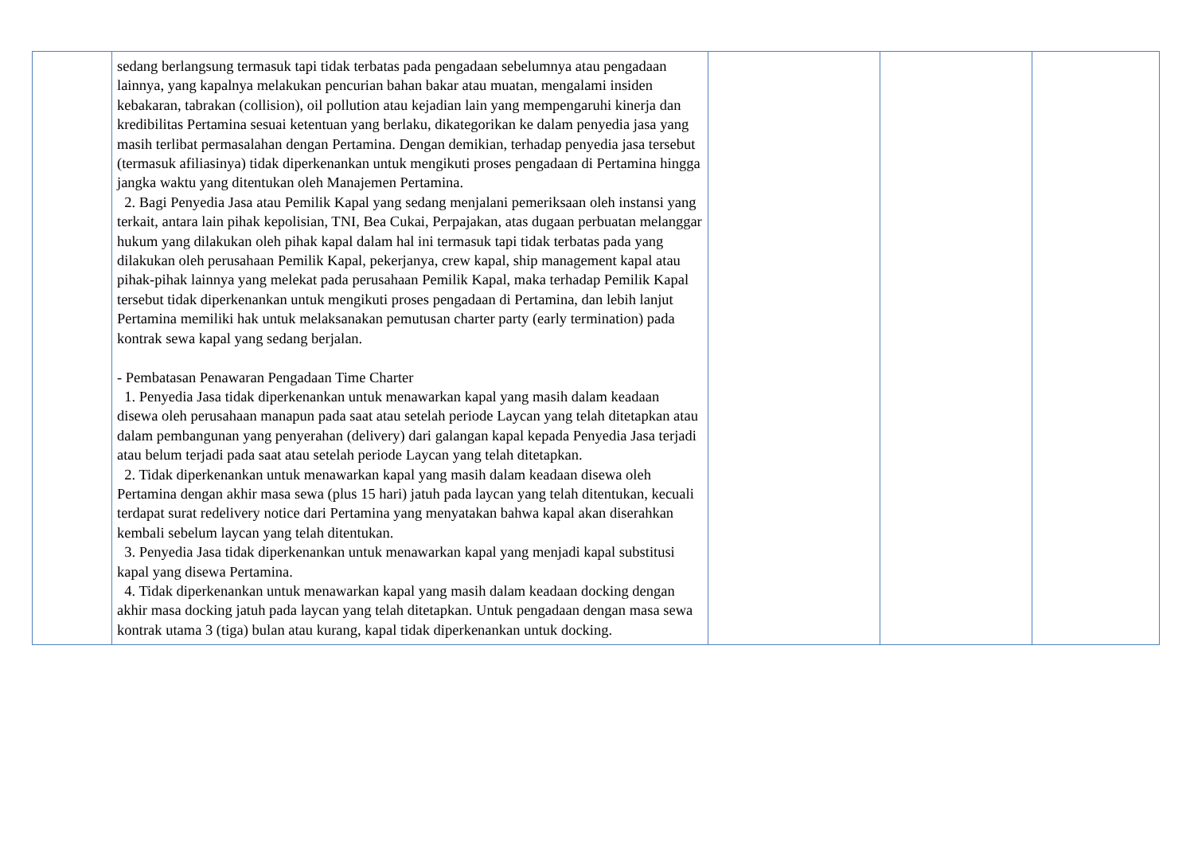| | sedang berlangsung termasuk tapi tidak terbatas pada pengadaan sebelumnya atau pengadaan lainnya, yang kapalnya melakukan pencurian bahan bakar atau muatan, mengalami insiden kebakaran, tabrakan (collision), oil pollution atau kejadian lain yang mempengaruhi kinerja dan kredibilitas Pertamina sesuai ketentuan yang berlaku, dikategorikan ke dalam penyedia jasa yang masih terlibat permasalahan dengan Pertamina. Dengan demikian, terhadap penyedia jasa tersebut (termasuk afiliasinya) tidak diperkenankan untuk mengikuti proses pengadaan di Pertamina hingga jangka waktu yang ditentukan oleh Manajemen Pertamina. 2. Bagi Penyedia Jasa atau Pemilik Kapal yang sedang menjalani pemeriksaan oleh instansi yang terkait, antara lain pihak kepolisian, TNI, Bea Cukai, Perpajakan, atas dugaan perbuatan melanggar hukum yang dilakukan oleh pihak kapal dalam hal ini termasuk tapi tidak terbatas pada yang dilakukan oleh perusahaan Pemilik Kapal, pekerjanya, crew kapal, ship management kapal atau pihak-pihak lainnya yang melekat pada perusahaan Pemilik Kapal, maka terhadap Pemilik Kapal tersebut tidak diperkenankan untuk mengikuti proses pengadaan di Pertamina, dan lebih lanjut Pertamina memiliki hak untuk melaksanakan pemutusan charter party (early termination) pada kontrak sewa kapal yang sedang berjalan. - Pembatasan Penawaran Pengadaan Time Charter 1. Penyedia Jasa tidak diperkenankan untuk menawarkan kapal yang masih dalam keadaan disewa oleh perusahaan manapun pada saat atau setelah periode Laycan yang telah ditetapkan atau dalam pembangunan yang penyerahan (delivery) dari galangan kapal kepada Penyedia Jasa terjadi atau belum terjadi pada saat atau setelah periode Laycan yang telah ditetapkan. 2. Tidak diperkenankan untuk menawarkan kapal yang masih dalam keadaan disewa oleh Pertamina dengan akhir masa sewa (plus 15 hari) jatuh pada laycan yang telah ditentukan, kecuali terdapat surat redelivery notice dari Pertamina yang menyatakan bahwa kapal akan diserahkan kembali sebelum laycan yang telah ditentukan. 3. Penyedia Jasa tidak diperkenankan untuk menawarkan kapal yang menjadi kapal substitusi kapal yang disewa Pertamina. 4. Tidak diperkenankan untuk menawarkan kapal yang masih dalam keadaan docking dengan akhir masa docking jatuh pada laycan yang telah ditetapkan. Untuk pengadaan dengan masa sewa kontrak utama 3 (tiga) bulan atau kurang, kapal tidak diperkenankan untuk docking. | | | |